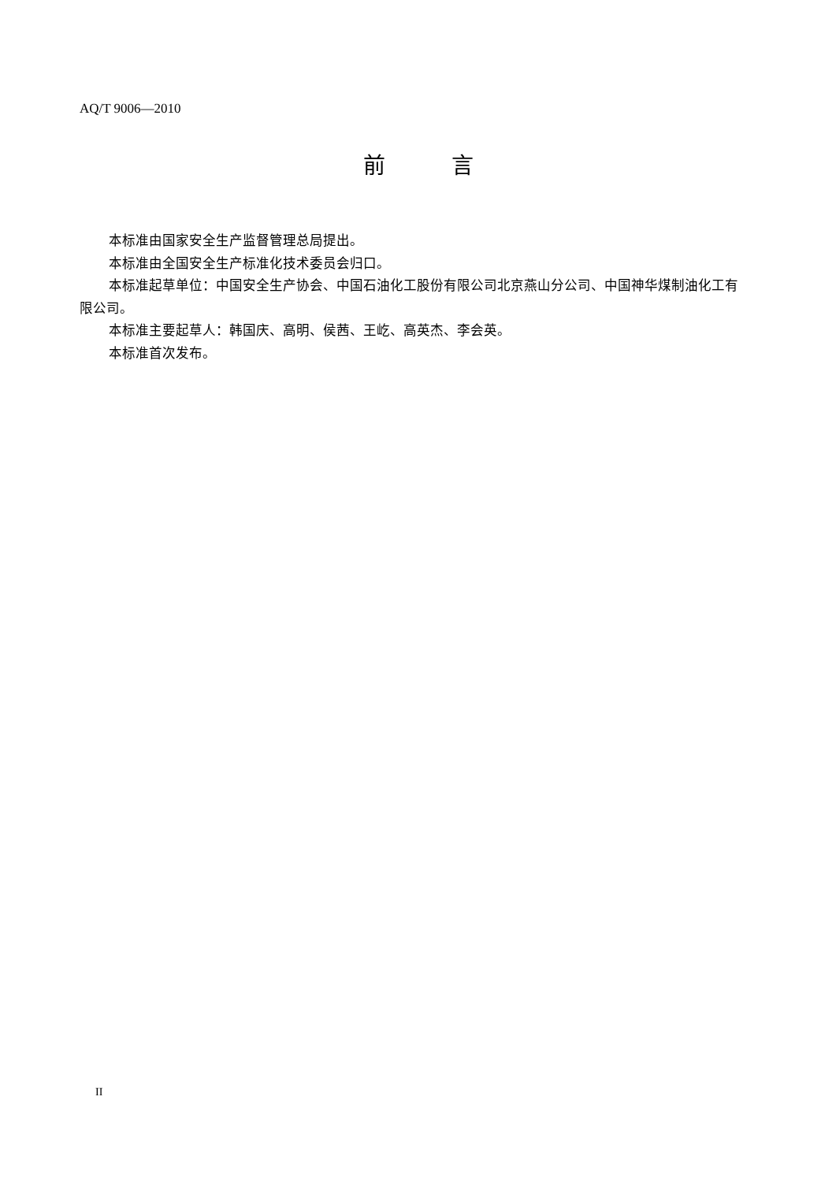AQ/T 9006—2010
前   言
本标准由国家安全生产监督管理总局提出。
本标准由全国安全生产标准化技术委员会归口。
本标准起草单位：中国安全生产协会、中国石油化工股份有限公司北京燕山分公司、中国神华煤制油化工有限公司。
本标准主要起草人：韩国庆、高明、侯茜、王屹、高英杰、李会英。
本标准首次发布。
II